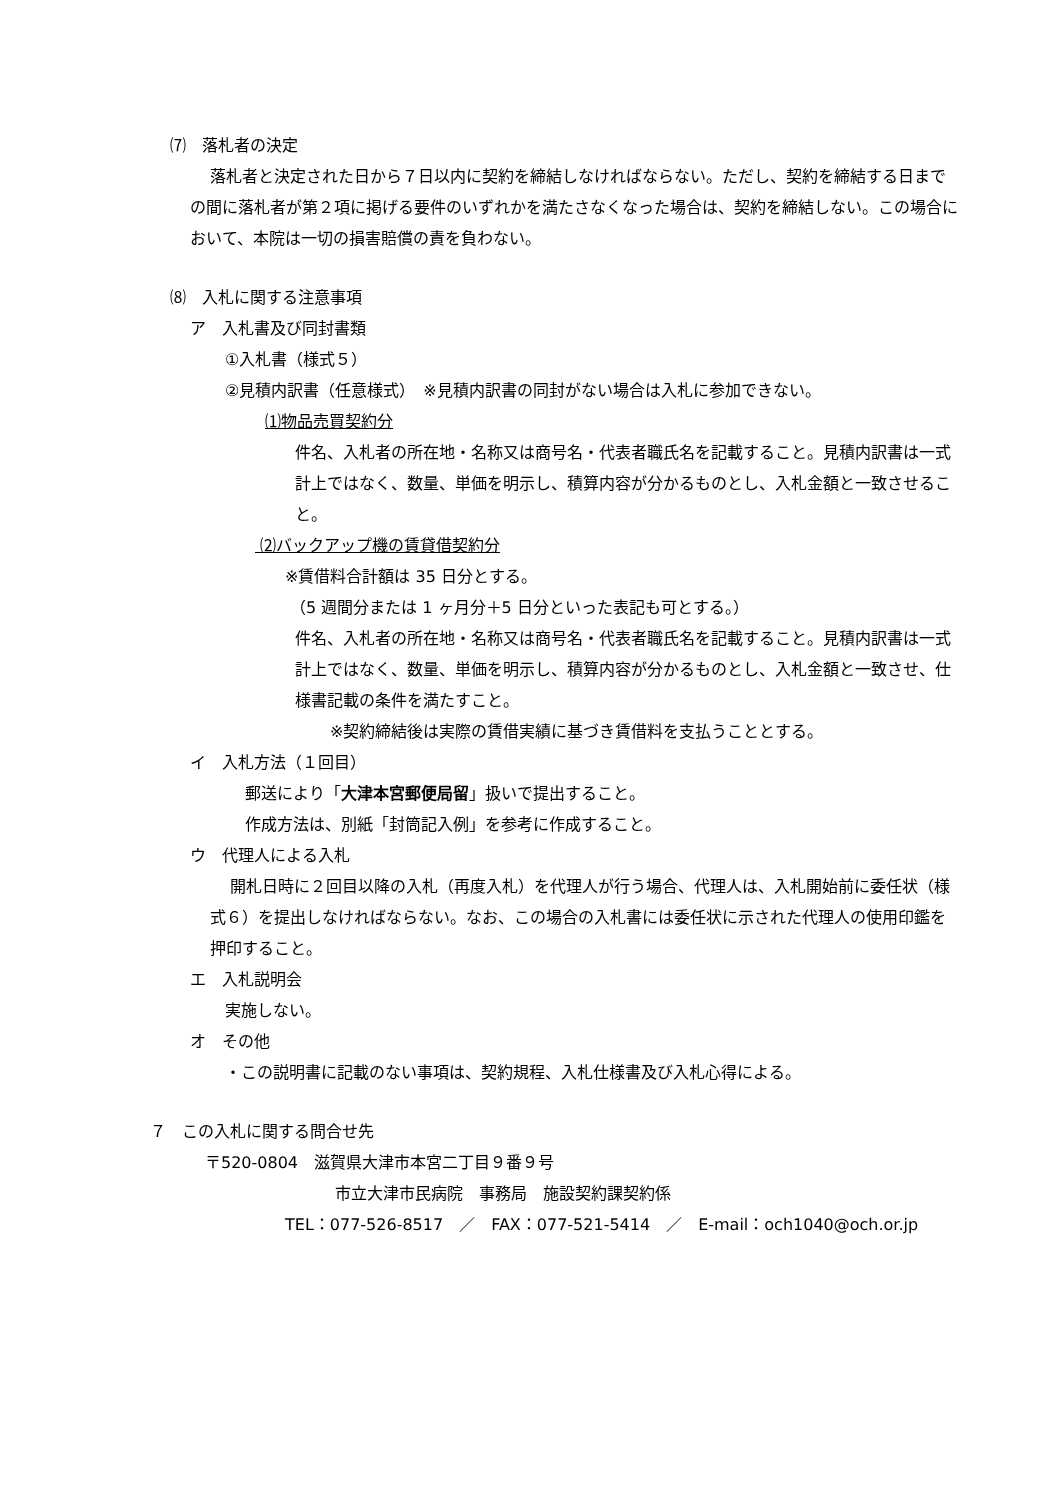⑺　落札者の決定
落札者と決定された日から７日以内に契約を締結しなければならない。ただし、契約を締結する日までの間に落札者が第２項に掲げる要件のいずれかを満たさなくなった場合は、契約を締結しない。この場合において、本院は一切の損害賠償の責を負わない。
⑻　入札に関する注意事項
ア　入札書及び同封書類
①入札書（様式５）
②見積内訳書（任意様式）　※見積内訳書の同封がない場合は入札に参加できない。
⑴物品売買契約分
件名、入札者の所在地・名称又は商号名・代表者職氏名を記載すること。見積内訳書は一式計上ではなく、数量、単価を明示し、積算内容が分かるものとし、入札金額と一致させること。
⑵バックアップ機の賃貸借契約分
※賃借料合計額は 35 日分とする。
（5 週間分または 1 ヶ月分＋5 日分といった表記も可とする。）
件名、入札者の所在地・名称又は商号名・代表者職氏名を記載すること。見積内訳書は一式計上ではなく、数量、単価を明示し、積算内容が分かるものとし、入札金額と一致させ、仕様書記載の条件を満たすこと。
※契約締結後は実際の賃借実績に基づき賃借料を支払うこととする。
イ　入札方法（１回目）
郵送により「大津本宮郵便局留」扱いで提出すること。
作成方法は、別紙「封筒記入例」を参考に作成すること。
ウ　代理人による入札
開札日時に２回目以降の入札（再度入札）を代理人が行う場合、代理人は、入札開始前に委任状（様式６）を提出しなければならない。なお、この場合の入札書には委任状に示された代理人の使用印鑑を押印すること。
エ　入札説明会
実施しない。
オ　その他
・この説明書に記載のない事項は、契約規程、入札仕様書及び入札心得による。
７　この入札に関する問合せ先
〒520-0804　滋賀県大津市本宮二丁目９番９号
市立大津市民病院　事務局　施設契約課契約係
TEL：077-526-8517　／　FAX：077-521-5414　／　E-mail：och1040@och.or.jp